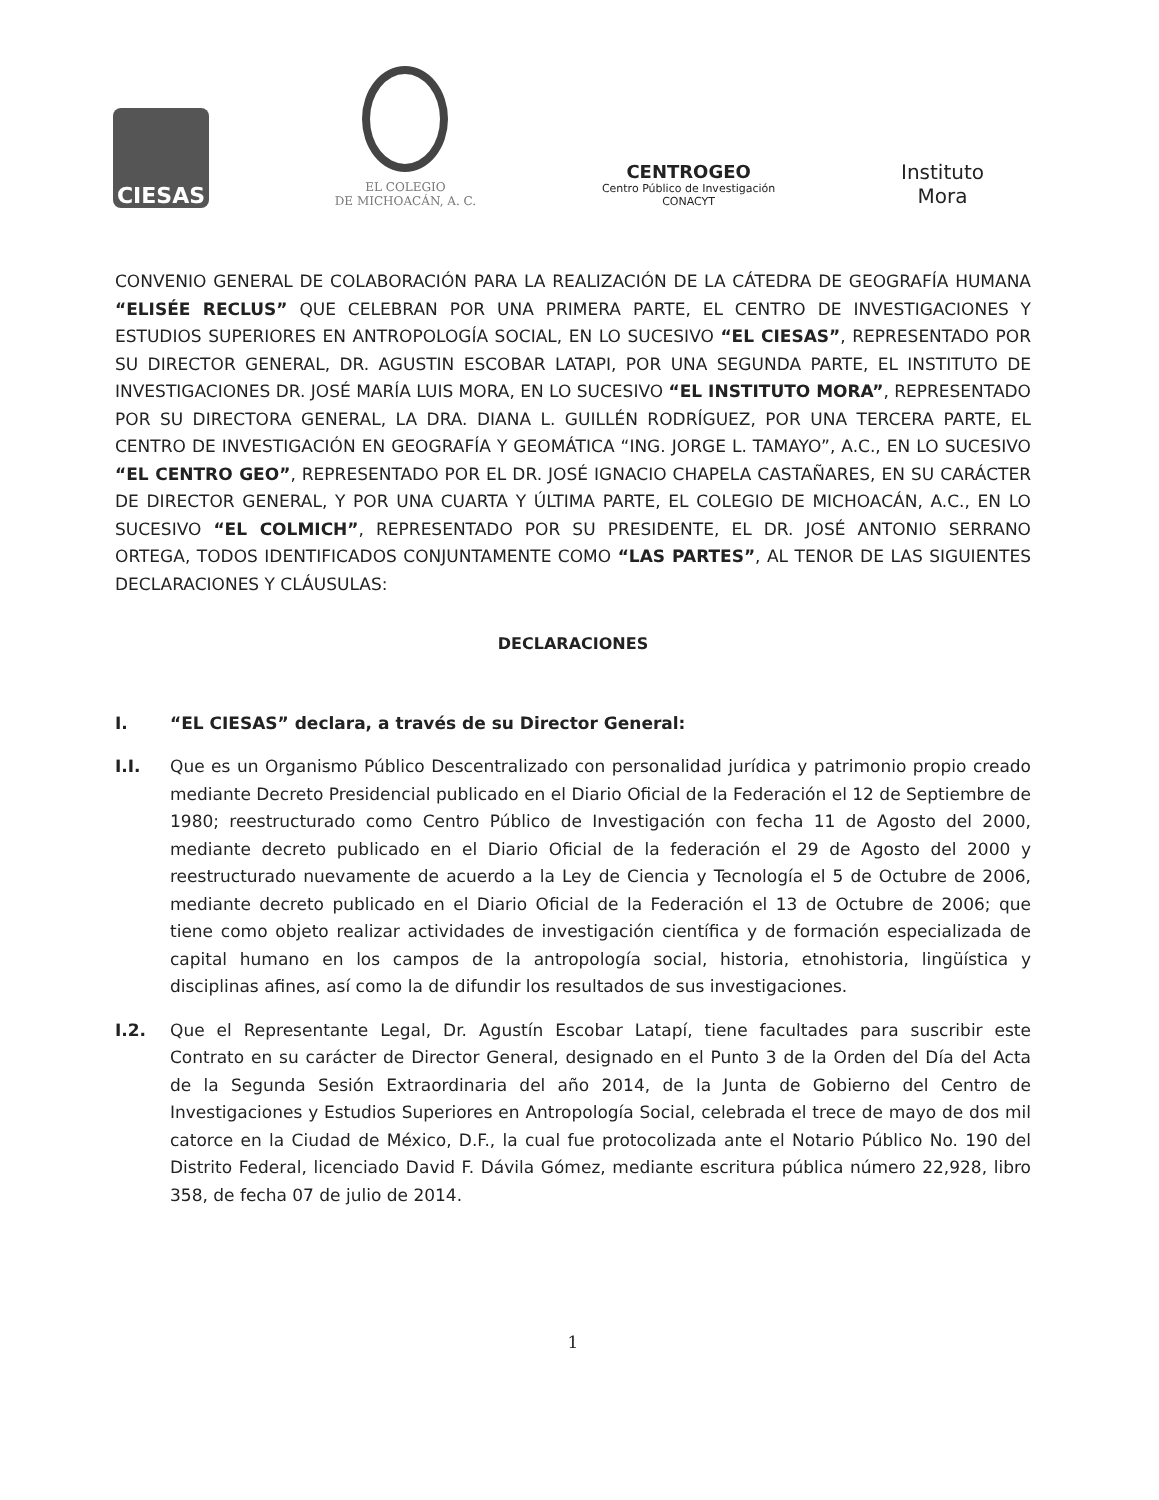CIESAS
EL COLEGIO
DE MICHOACÁN, A. C.
CENTROGEO
Centro Público de Investigación
CONACYT
Instituto
Mora
CONVENIO GENERAL DE COLABORACIÓN PARA LA REALIZACIÓN DE LA CÁTEDRA DE GEOGRAFÍA HUMANA “ELISÉE RECLUS” QUE CELEBRAN POR UNA PRIMERA PARTE, EL CENTRO DE INVESTIGACIONES Y ESTUDIOS SUPERIORES EN ANTROPOLOGÍA SOCIAL, EN LO SUCESIVO “EL CIESAS”, REPRESENTADO POR SU DIRECTOR GENERAL, DR. AGUSTIN ESCOBAR LATAPI, POR UNA SEGUNDA PARTE, EL INSTITUTO DE INVESTIGACIONES DR. JOSÉ MARÍA LUIS MORA, EN LO SUCESIVO “EL INSTITUTO MORA”, REPRESENTADO POR SU DIRECTORA GENERAL, LA DRA. DIANA L. GUILLÉN RODRÍGUEZ, POR UNA TERCERA PARTE, EL CENTRO DE INVESTIGACIÓN EN GEOGRAFÍA Y GEOMÁTICA “ING. JORGE L. TAMAYO”, A.C., EN LO SUCESIVO “EL CENTRO GEO”, REPRESENTADO POR EL DR. JOSÉ IGNACIO CHAPELA CASTAÑARES, EN SU CARÁCTER DE DIRECTOR GENERAL, Y POR UNA CUARTA Y ÚLTIMA PARTE, EL COLEGIO DE MICHOACÁN, A.C., EN LO SUCESIVO “EL COLMICH”, REPRESENTADO POR SU PRESIDENTE, EL DR. JOSÉ ANTONIO SERRANO ORTEGA, TODOS IDENTIFICADOS CONJUNTAMENTE COMO “LAS PARTES”, AL TENOR DE LAS SIGUIENTES DECLARACIONES Y CLÁUSULAS:
DECLARACIONES
I. “EL CIESAS” declara, a través de su Director General:
I.I. Que es un Organismo Público Descentralizado con personalidad jurídica y patrimonio propio creado mediante Decreto Presidencial publicado en el Diario Oficial de la Federación el 12 de Septiembre de 1980; reestructurado como Centro Público de Investigación con fecha 11 de Agosto del 2000, mediante decreto publicado en el Diario Oficial de la federación el 29 de Agosto del 2000 y reestructurado nuevamente de acuerdo a la Ley de Ciencia y Tecnología el 5 de Octubre de 2006, mediante decreto publicado en el Diario Oficial de la Federación el 13 de Octubre de 2006; que tiene como objeto realizar actividades de investigación científica y de formación especializada de capital humano en los campos de la antropología social, historia, etnohistoria, lingüística y disciplinas afines, así como la de difundir los resultados de sus investigaciones.
I.2. Que el Representante Legal, Dr. Agustín Escobar Latapí, tiene facultades para suscribir este Contrato en su carácter de Director General, designado en el Punto 3 de la Orden del Día del Acta de la Segunda Sesión Extraordinaria del año 2014, de la Junta de Gobierno del Centro de Investigaciones y Estudios Superiores en Antropología Social, celebrada el trece de mayo de dos mil catorce en la Ciudad de México, D.F., la cual fue protocolizada ante el Notario Público No. 190 del Distrito Federal, licenciado David F. Dávila Gómez, mediante escritura pública número 22,928, libro 358, de fecha 07 de julio de 2014.
1